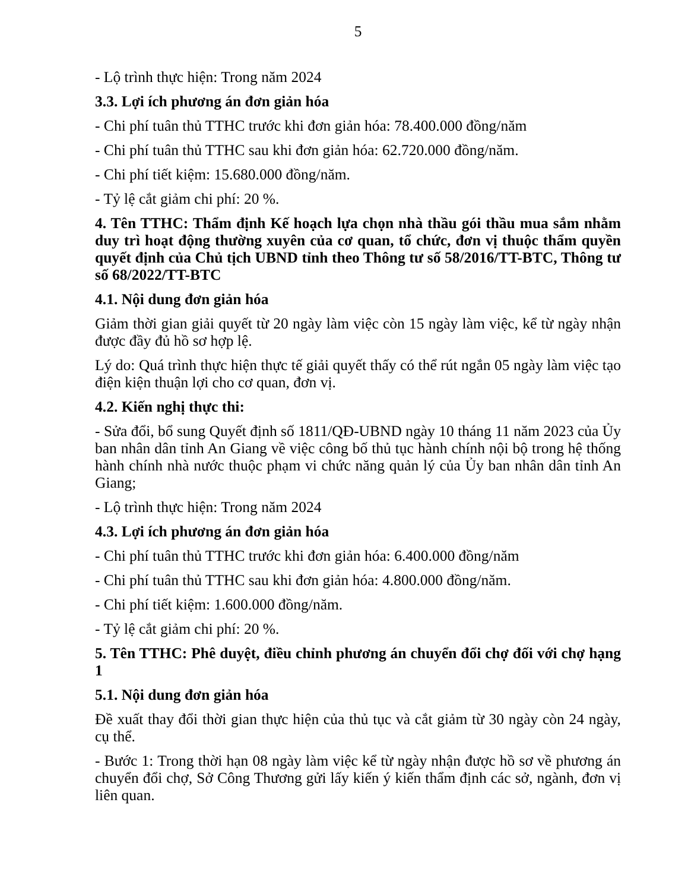5
- Lộ trình thực hiện: Trong năm 2024
3.3. Lợi ích phương án đơn giản hóa
- Chi phí tuân thủ TTHC trước khi đơn giản hóa: 78.400.000 đồng/năm
- Chi phí tuân thủ TTHC sau khi đơn giản hóa: 62.720.000 đồng/năm.
- Chi phí tiết kiệm: 15.680.000 đồng/năm.
- Tỷ lệ cắt giảm chi phí: 20 %.
4. Tên TTHC: Thẩm định Kế hoạch lựa chọn nhà thầu gói thầu mua sắm nhằm duy trì hoạt động thường xuyên của cơ quan, tổ chức, đơn vị thuộc thẩm quyền quyết định của Chủ tịch UBND tỉnh theo Thông tư số 58/2016/TT-BTC, Thông tư số 68/2022/TT-BTC
4.1. Nội dung đơn giản hóa
Giảm thời gian giải quyết từ 20 ngày làm việc còn 15 ngày làm việc, kể từ ngày nhận được đầy đủ hồ sơ hợp lệ.
Lý do: Quá trình thực hiện thực tế giải quyết thấy có thể rút ngắn 05 ngày làm việc tạo điện kiện thuận lợi cho cơ quan, đơn vị.
4.2. Kiến nghị thực thi:
- Sửa đổi, bổ sung Quyết định số 1811/QĐ-UBND ngày 10 tháng 11 năm 2023 của Ủy ban nhân dân tỉnh An Giang về việc công bố thủ tục hành chính nội bộ trong hệ thống hành chính nhà nước thuộc phạm vi chức năng quản lý của Ủy ban nhân dân tỉnh An Giang;
- Lộ trình thực hiện: Trong năm 2024
4.3. Lợi ích phương án đơn giản hóa
- Chi phí tuân thủ TTHC trước khi đơn giản hóa: 6.400.000 đồng/năm
- Chi phí tuân thủ TTHC sau khi đơn giản hóa: 4.800.000 đồng/năm.
- Chi phí tiết kiệm: 1.600.000 đồng/năm.
- Tỷ lệ cắt giảm chi phí: 20 %.
5. Tên TTHC: Phê duyệt, điều chỉnh phương án chuyển đổi chợ đối với chợ hạng 1
5.1. Nội dung đơn giản hóa
Đề xuất thay đổi thời gian thực hiện của thủ tục và cắt giảm từ 30 ngày còn 24 ngày, cụ thể.
- Bước 1: Trong thời hạn 08 ngày làm việc kể từ ngày nhận được hồ sơ về phương án chuyển đổi chợ, Sở Công Thương gửi lấy kiến ý kiến thẩm định các sở, ngành, đơn vị liên quan.